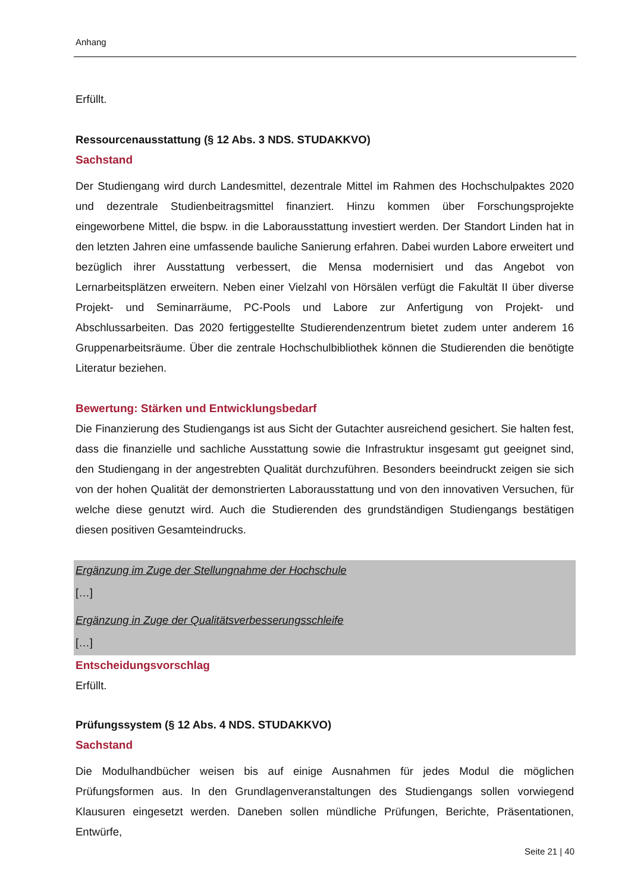Anhang
Erfüllt.
Ressourcenausstattung (§ 12 Abs. 3 NDS. STUDAKKVO)
Sachstand
Der Studiengang wird durch Landesmittel, dezentrale Mittel im Rahmen des Hochschulpaktes 2020 und dezentrale Studienbeitragsmittel finanziert. Hinzu kommen über Forschungsprojekte eingeworbene Mittel, die bspw. in die Laborausstattung investiert werden. Der Standort Linden hat in den letzten Jahren eine umfassende bauliche Sanierung erfahren. Dabei wurden Labore erweitert und bezüglich ihrer Ausstattung verbessert, die Mensa modernisiert und das Angebot von Lernarbeitsplätzen erweitern. Neben einer Vielzahl von Hörsälen verfügt die Fakultät II über diverse Projekt- und Seminarräume, PC-Pools und Labore zur Anfertigung von Projekt- und Abschlussarbeiten. Das 2020 fertiggestellte Studierendenzentrum bietet zudem unter anderem 16 Gruppenarbeitsräume. Über die zentrale Hochschulbibliothek können die Studierenden die benötigte Literatur beziehen.
Bewertung: Stärken und Entwicklungsbedarf
Die Finanzierung des Studiengangs ist aus Sicht der Gutachter ausreichend gesichert. Sie halten fest, dass die finanzielle und sachliche Ausstattung sowie die Infrastruktur insgesamt gut geeignet sind, den Studiengang in der angestrebten Qualität durchzuführen. Besonders beeindruckt zeigen sie sich von der hohen Qualität der demonstrierten Laborausstattung und von den innovativen Versuchen, für welche diese genutzt wird. Auch die Studierenden des grundständigen Studiengangs bestätigen diesen positiven Gesamteindrucks.
Ergänzung im Zuge der Stellungnahme der Hochschule
[…]
Ergänzung in Zuge der Qualitätsverbesserungsschleife
[…]
Entscheidungsvorschlag
Erfüllt.
Prüfungssystem (§ 12 Abs. 4 NDS. STUDAKKVO)
Sachstand
Die Modulhandbücher weisen bis auf einige Ausnahmen für jedes Modul die möglichen Prüfungsformen aus. In den Grundlagenveranstaltungen des Studiengangs sollen vorwiegend Klausuren eingesetzt werden. Daneben sollen mündliche Prüfungen, Berichte, Präsentationen, Entwürfe,
Seite 21 | 40